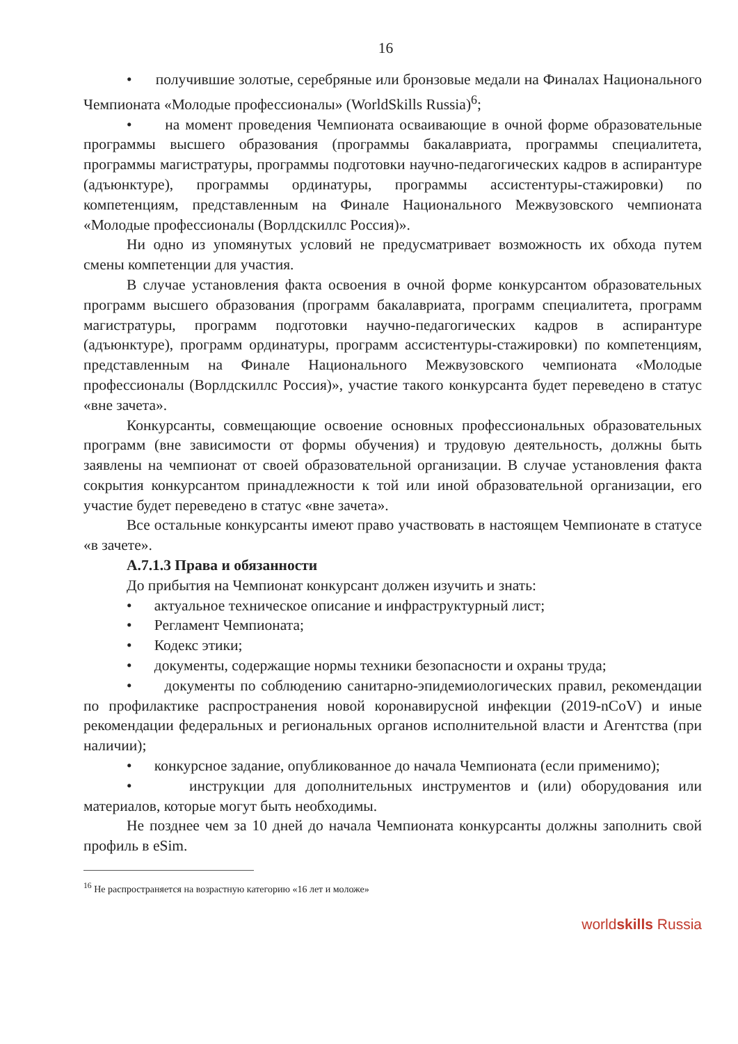16
• получившие золотые, серебряные или бронзовые медали на Финалах Национального Чемпионата «Молодые профессионалы» (WorldSkills Russia)<sup>6</sup>;
• на момент проведения Чемпионата осваивающие в очной форме образовательные программы высшего образования (программы бакалавриата, программы специалитета, программы магистратуры, программы подготовки научно-педагогических кадров в аспирантуре (адъюнктуре), программы ординатуры, программы ассистентуры-стажировки) по компетенциям, представленным на Финале Национального Межвузовского чемпионата «Молодые профессионалы (Ворлдскиллс Россия)».
Ни одно из упомянутых условий не предусматривает возможность их обхода путем смены компетенции для участия.
В случае установления факта освоения в очной форме конкурсантом образовательных программ высшего образования (программ бакалавриата, программ специалитета, программ магистратуры, программ подготовки научно-педагогических кадров в аспирантуре (адъюнктуре), программ ординатуры, программ ассистентуры-стажировки) по компетенциям, представленным на Финале Национального Межвузовского чемпионата «Молодые профессионалы (Ворлдскиллс Россия)», участие такого конкурсанта будет переведено в статус «вне зачета».
Конкурсанты, совмещающие освоение основных профессиональных образовательных программ (вне зависимости от формы обучения) и трудовую деятельность, должны быть заявлены на чемпионат от своей образовательной организации. В случае установления факта сокрытия конкурсантом принадлежности к той или иной образовательной организации, его участие будет переведено в статус «вне зачета».
Все остальные конкурсанты имеют право участвовать в настоящем Чемпионате в статусе «в зачете».
А.7.1.3 Права и обязанности
До прибытия на Чемпионат конкурсант должен изучить и знать:
• актуальное техническое описание и инфраструктурный лист;
• Регламент Чемпионата;
• Кодекс этики;
• документы, содержащие нормы техники безопасности и охраны труда;
• документы по соблюдению санитарно-эпидемиологических правил, рекомендации по профилактике распространения новой коронавирусной инфекции (2019-nCoV) и иные рекомендации федеральных и региональных органов исполнительной власти и Агентства (при наличии);
• конкурсное задание, опубликованное до начала Чемпионата (если применимо);
• инструкции для дополнительных инструментов и (или) оборудования или материалов, которые могут быть необходимы.
Не позднее чем за 10 дней до начала Чемпионата конкурсанты должны заполнить свой профиль в eSim.
<sup>16</sup> Не распространяется на возрастную категорию «16 лет и моложе»
worldskills Russia